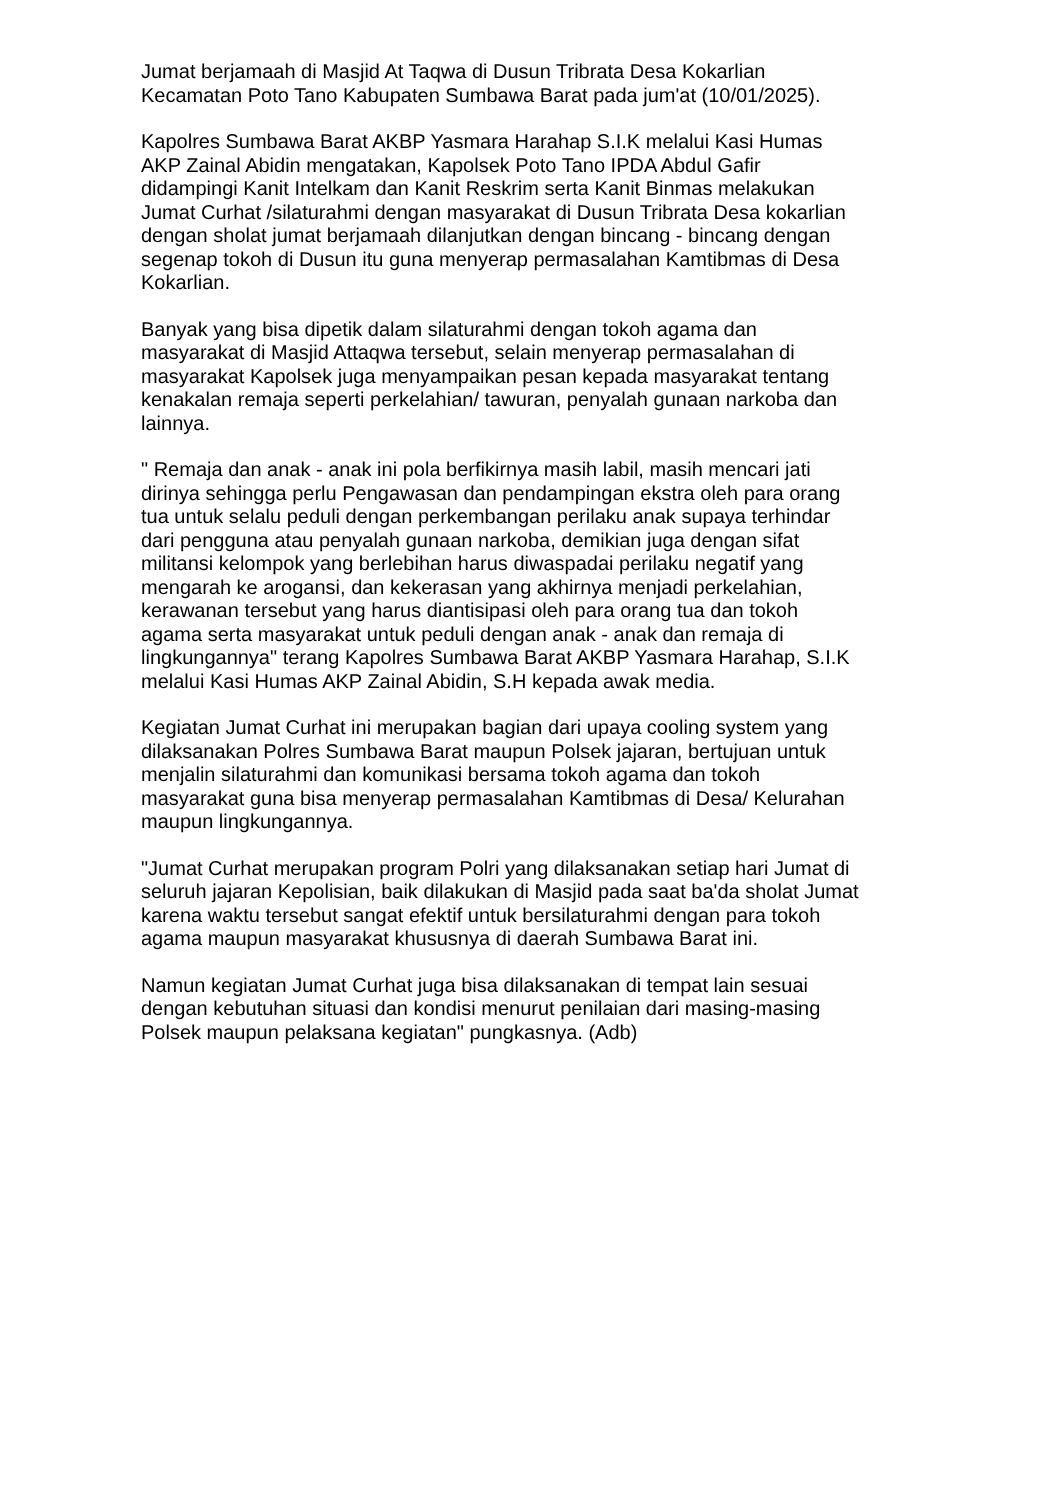Jumat berjamaah di Masjid At Taqwa di Dusun Tribrata Desa Kokarlian
Kecamatan Poto Tano Kabupaten Sumbawa Barat pada jum'at (10/01/2025).
Kapolres Sumbawa Barat AKBP Yasmara Harahap S.I.K melalui Kasi Humas
AKP Zainal Abidin mengatakan, Kapolsek Poto Tano IPDA Abdul Gafir
didampingi Kanit Intelkam dan Kanit Reskrim serta Kanit Binmas melakukan
Jumat Curhat /silaturahmi dengan masyarakat di Dusun Tribrata Desa kokarlian
dengan sholat jumat berjamaah dilanjutkan dengan bincang - bincang dengan
segenap tokoh di Dusun itu guna menyerap permasalahan Kamtibmas di Desa
Kokarlian.
Banyak yang bisa dipetik dalam silaturahmi dengan tokoh agama dan
masyarakat di Masjid Attaqwa tersebut, selain menyerap permasalahan di
masyarakat Kapolsek juga menyampaikan pesan kepada masyarakat tentang
kenakalan remaja seperti perkelahian/ tawuran, penyalah gunaan narkoba dan
lainnya.
" Remaja dan anak - anak ini pola berfikirnya masih labil, masih mencari jati
dirinya sehingga perlu Pengawasan dan pendampingan ekstra oleh para orang
tua untuk selalu peduli dengan perkembangan perilaku anak supaya terhindar
dari pengguna atau penyalah gunaan narkoba, demikian juga dengan sifat
militansi kelompok yang berlebihan harus diwaspadai perilaku negatif yang
mengarah ke arogansi, dan kekerasan yang akhirnya menjadi perkelahian,
kerawanan tersebut yang harus diantisipasi oleh para orang tua dan tokoh
agama serta masyarakat untuk peduli dengan anak - anak dan remaja di
lingkungannya" terang Kapolres Sumbawa Barat AKBP Yasmara Harahap, S.I.K
melalui Kasi Humas AKP Zainal Abidin, S.H kepada awak media.
Kegiatan Jumat Curhat ini merupakan bagian dari upaya cooling system yang
dilaksanakan Polres Sumbawa Barat maupun Polsek jajaran, bertujuan untuk
menjalin silaturahmi dan komunikasi bersama tokoh agama dan tokoh
masyarakat guna bisa menyerap permasalahan Kamtibmas di Desa/ Kelurahan
maupun lingkungannya.
"Jumat Curhat merupakan program Polri yang dilaksanakan setiap hari Jumat di
seluruh jajaran Kepolisian, baik dilakukan di Masjid pada saat ba'da sholat Jumat
karena waktu tersebut sangat efektif untuk bersilaturahmi dengan para tokoh
agama maupun masyarakat khususnya di daerah Sumbawa Barat ini.
Namun kegiatan Jumat Curhat juga bisa dilaksanakan di tempat lain sesuai
dengan kebutuhan situasi dan kondisi menurut penilaian dari masing-masing
Polsek maupun pelaksana kegiatan" pungkasnya. (Adb)